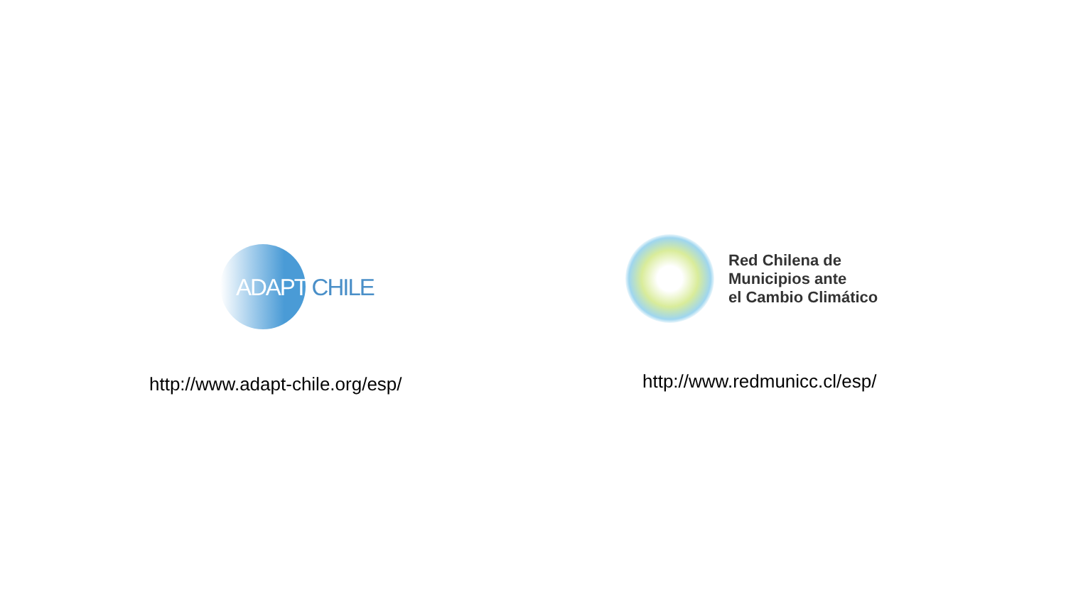ADAPT CHILE
http://www.adapt-chile.org/esp/
Red Chilena de
Municipios ante
el Cambio Climático
http://www.redmunicc.cl/esp/